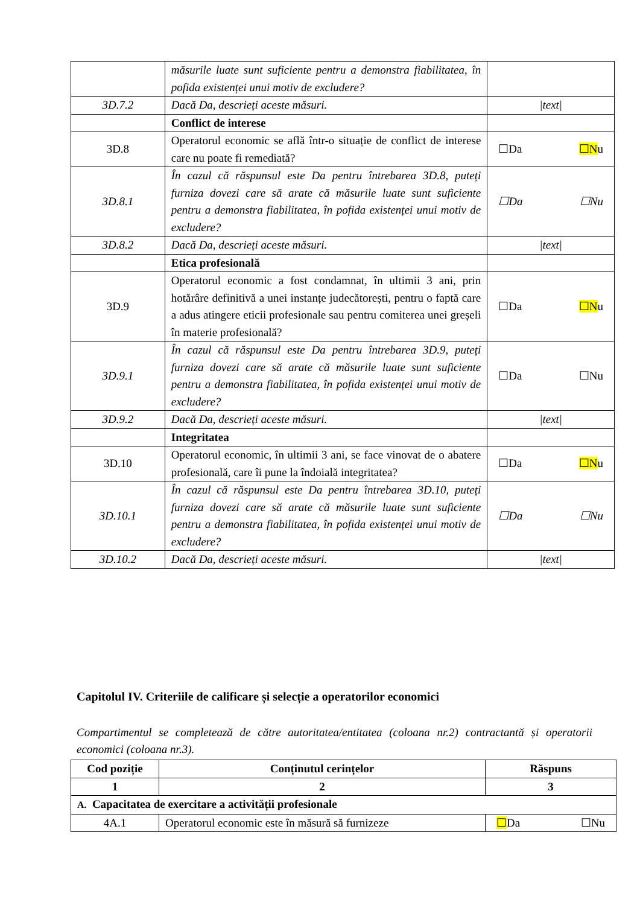| | măsurile luate sunt suficiente pentru a demonstra fiabilitatea, în pofida existenței unui motiv de excludere? | |
| 3D.7.2 | Dacă Da, descrieți aceste măsuri. | /text/ |
| | Conflict de interese | |
| 3D.8 | Operatorul economic se află într-o situație de conflict de interese care nu poate fi remediată? | ☐Da ☐N u |
| 3D.8.1 | În cazul că răspunsul este Da pentru întrebarea 3D.8, puteți furniza dovezi care să arate că măsurile luate sunt suficiente pentru a demonstra fiabilitatea, în pofida existenței unui motiv de excludere? | ☐Da ☐Nu |
| 3D.8.2 | Dacă Da, descrieți aceste măsuri. | /text/ |
| | Etica profesională | |
| 3D.9 | Operatorul economic a fost condamnat, în ultimii 3 ani, prin hotărâre definitivă a unei instanțe judecătorești, pentru o faptă care a adus atingere eticii profesionale sau pentru comiterea unei greșeli în materie profesională? | ☐Da ☐N u |
| 3D.9.1 | În cazul că răspunsul este Da pentru întrebarea 3D.9, puteți furniza dovezi care să arate că măsurile luate sunt suficiente pentru a demonstra fiabilitatea, în pofida existenței unui motiv de excludere? | ☐Da ☐Nu |
| 3D.9.2 | Dacă Da, descrieți aceste măsuri. | /text/ |
| | Integritatea | |
| 3D.10 | Operatorul economic, în ultimii 3 ani, se face vinovat de o abatere profesională, care îi pune la îndoială integritatea? | ☐Da ☐N u |
| 3D.10.1 | În cazul că răspunsul este Da pentru întrebarea 3D.10, puteți furniza dovezi care să arate că măsurile luate sunt suficiente pentru a demonstra fiabilitatea, în pofida existenței unui motiv de excludere? | ☐Da ☐Nu |
| 3D.10.2 | Dacă Da, descrieți aceste măsuri. | /text/ |
Capitolul IV. Criteriile de calificare și selecție a operatorilor economici
Compartimentul se completează de către autoritatea/entitatea (coloana nr.2) contractantă și operatorii economici (coloana nr.3).
| Cod poziție | Conținutul cerințelor | Răspuns |
| --- | --- | --- |
| 1 | 2 | 3 |
| A. Capacitatea de exercitare a activității profesionale | | |
| 4A.1 | Operatorul economic este în măsură să furnizeze | ☐ Da ☐Nu |